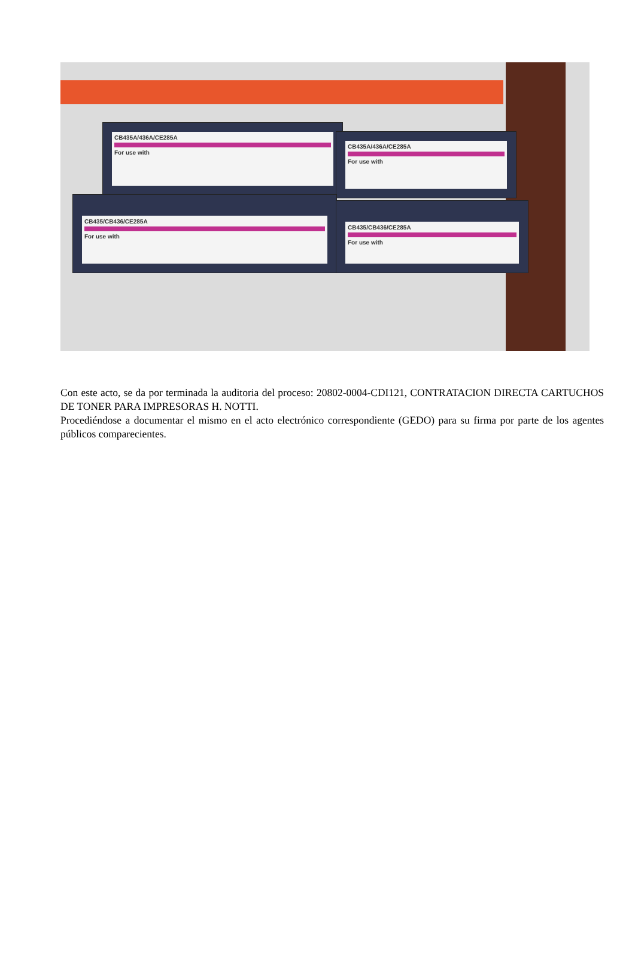CB435A/436A/CE285A
For use with
CB435A/436A/CE285A
For use with
CB435/CB436/CE285A
For use with
CB435/CB436/CE285A
For use with
Con este acto, se da por terminada la auditoria del proceso: 20802-0004-CDI121, CONTRATACION DIRECTA CARTUCHOS DE TONER PARA IMPRESORAS H. NOTTI.
Procediéndose a documentar el mismo en el acto electrónico correspondiente (GEDO) para su firma por parte de los agentes públicos comparecientes.